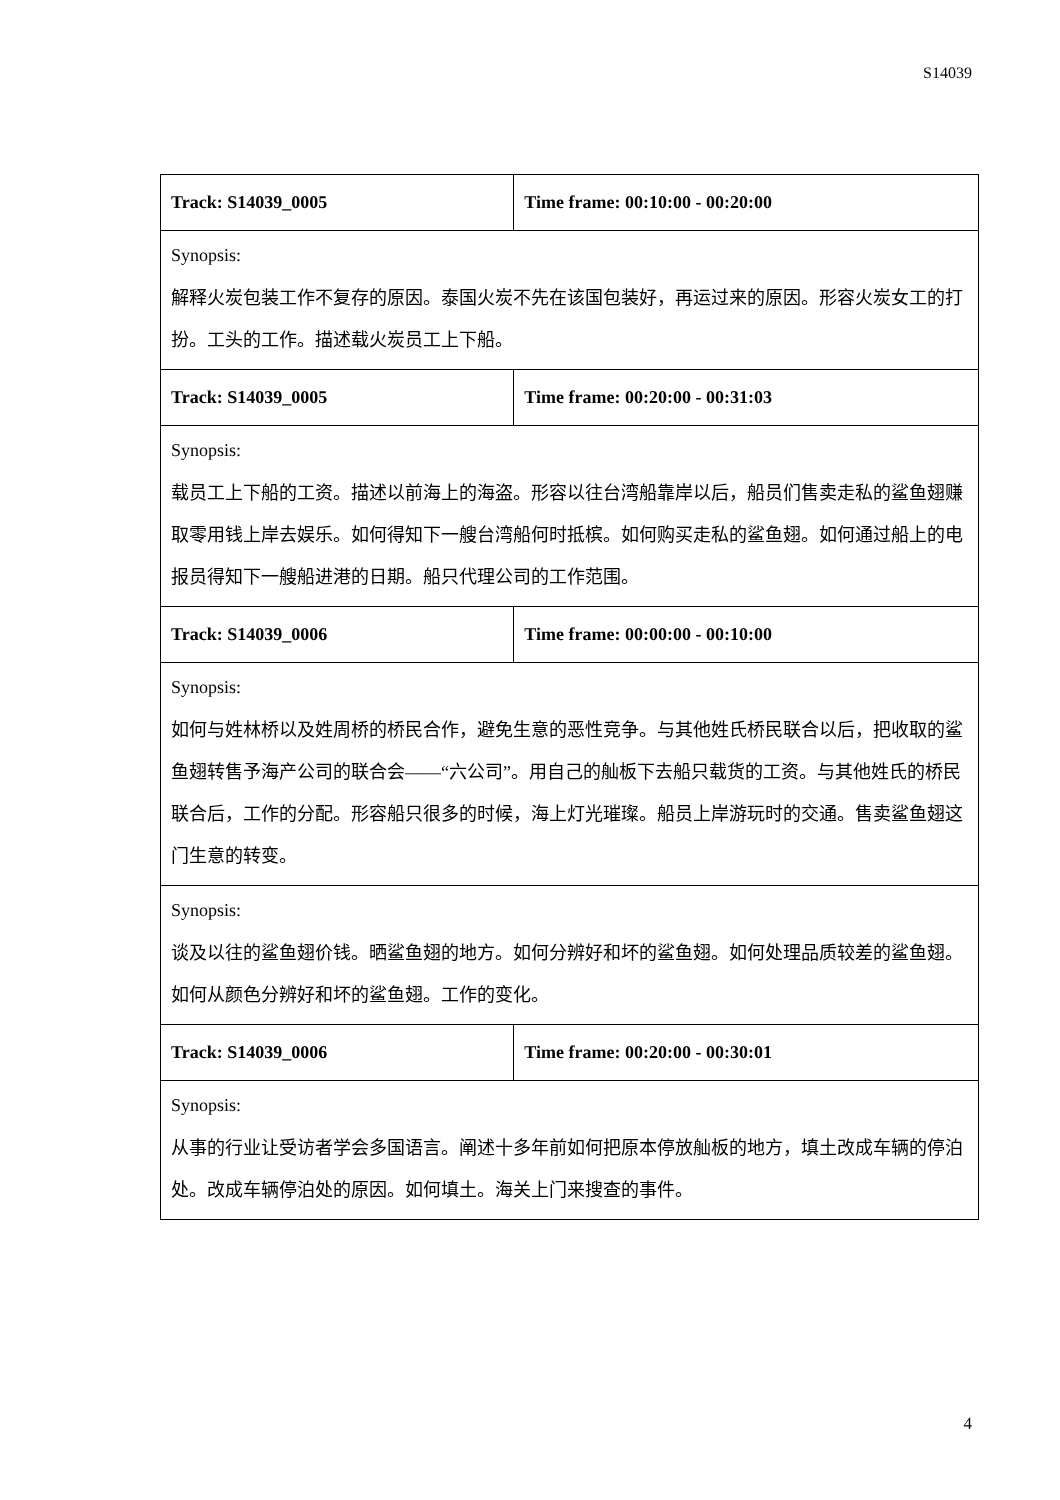S14039
| Track: S14039_0005 | Time frame: 00:10:00 - 00:20:00 |
| --- | --- |
| Synopsis: 解释火炭包装工作不复存的原因。泰国火炭不先在该国包装好，再运过来的原因。形容火炭女工的打扮。工头的工作。描述载火炭员工上下船。 | |
| Track: S14039_0005 | Time frame: 00:20:00 - 00:31:03 |
| Synopsis: 载员工上下船的工资。描述以前海上的海盗。形容以往台湾船靠岸以后，船员们售卖走私的鲨鱼翅赚取零用钱上岸去娱乐。如何得知下一艘台湾船何时抵槟。如何购买走私的鲨鱼翅。如何通过船上的电报员得知下一艘船进港的日期。船只代理公司的工作范围。 | |
| Track: S14039_0006 | Time frame: 00:00:00 - 00:10:00 |
| Synopsis: 如何与姓林桥以及姓周桥的桥民合作，避免生意的恶性竞争。与其他姓氏桥民联合以后，把收取的鲨鱼翅转售予海产公司的联合会——“六公司”。用自己的舢板下去船只载货的工资。与其他姓氏的桥民联合后，工作的分配。形容船只很多的时候，海上灯光璀璨。船员上岸游玩时的交通。售卖鲨鱼翅这门生意的转变。 | |
| Synopsis: 谈及以往的鲨鱼翅价钱。晒鲨鱼翅的地方。如何分辨好和坏的鲨鱼翅。如何处理品质较差的鲨鱼翅。如何从颜色分辨好和坏的鲨鱼翅。工作的变化。 | |
| Track: S14039_0006 | Time frame: 00:20:00 - 00:30:01 |
| Synopsis: 从事的行业让受访者学会多国语言。阐述十多年前如何把原本停放舢板的地方，填土改成车辆的停泊处。改成车辆停泊处的原因。如何填土。海关上门来搜查的事件。 | |
4